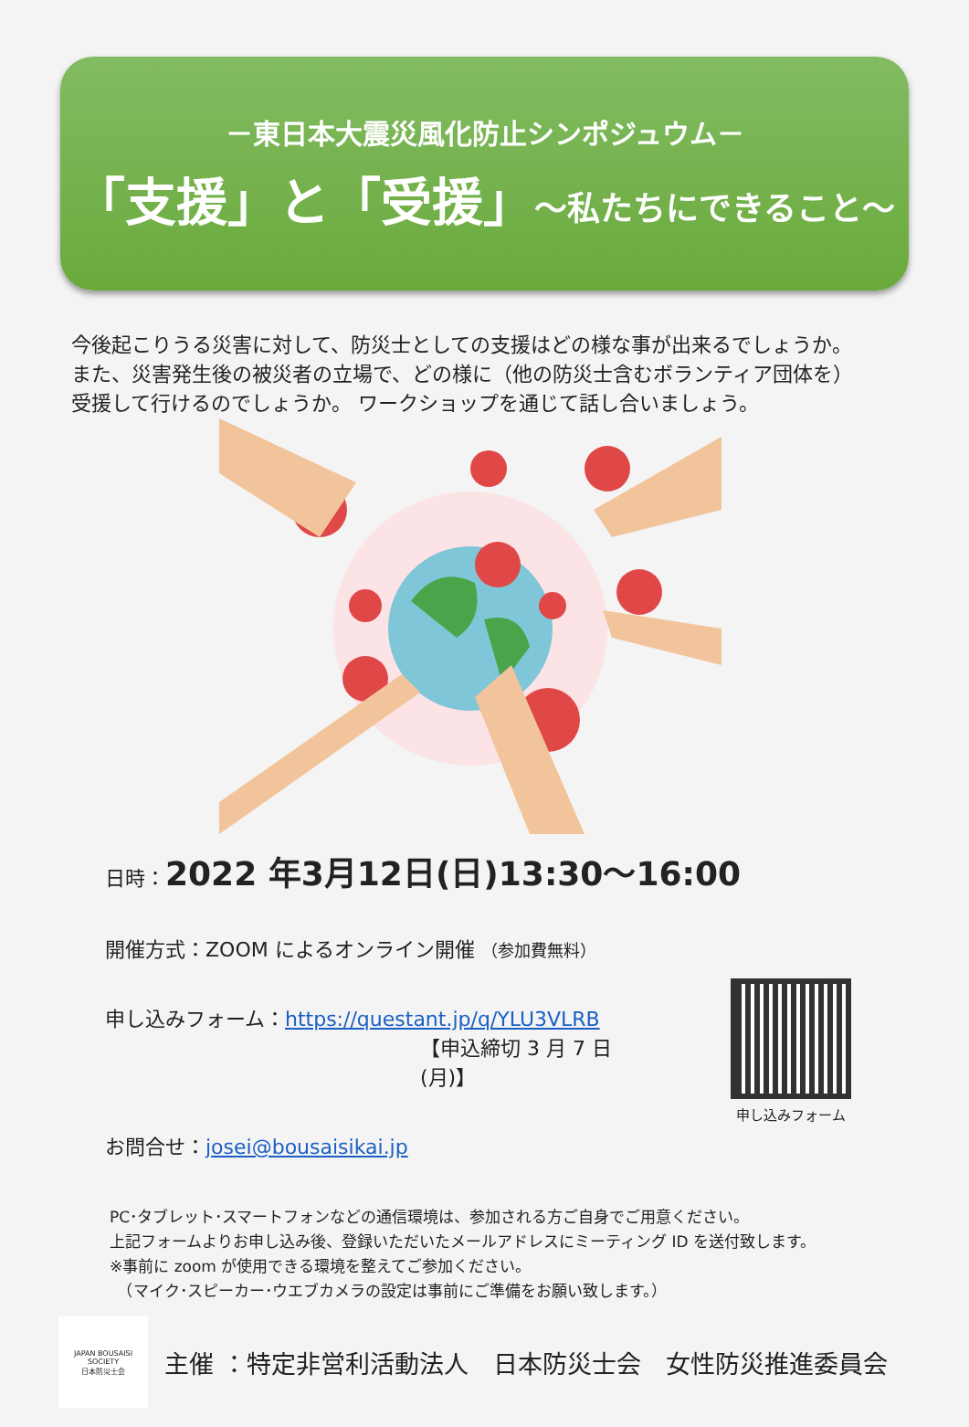－東日本大震災風化防止シンポジュウム－
「支援」と「受援」～私たちにできること～
今後起こりうる災害に対して、防災士としての支援はどの様な事が出来るでしょうか。
また、災害発生後の被災者の立場で、どの様に（他の防災士含むボランティア団体を）
受援して行けるのでしょうか。 ワークショップを通じて話し合いましょう。
日時：2022 年 3月12日(日) 13:30～16:00
開催方式：ZOOM によるオンライン開催 （参加費無料）
申し込みフォーム：https://questant.jp/q/YLU3VLRB
【申込締切 3 月 7 日(月)】
お問合せ：josei@bousaisikai.jp
申し込みフォーム
PC･タブレット･スマートフォンなどの通信環境は、参加される方ご自身でご用意ください。
上記フォームよりお申し込み後、登録いただいたメールアドレスにミーティング ID を送付致します。
※事前に zoom が使用できる環境を整えてご参加ください。
　（マイク･スピーカー･ウエブカメラの設定は事前にご準備をお願い致します。）
JAPAN BOUSAISI SOCIETY
日本防災士会
主催 ：特定非営利活動法人　日本防災士会　女性防災推進委員会